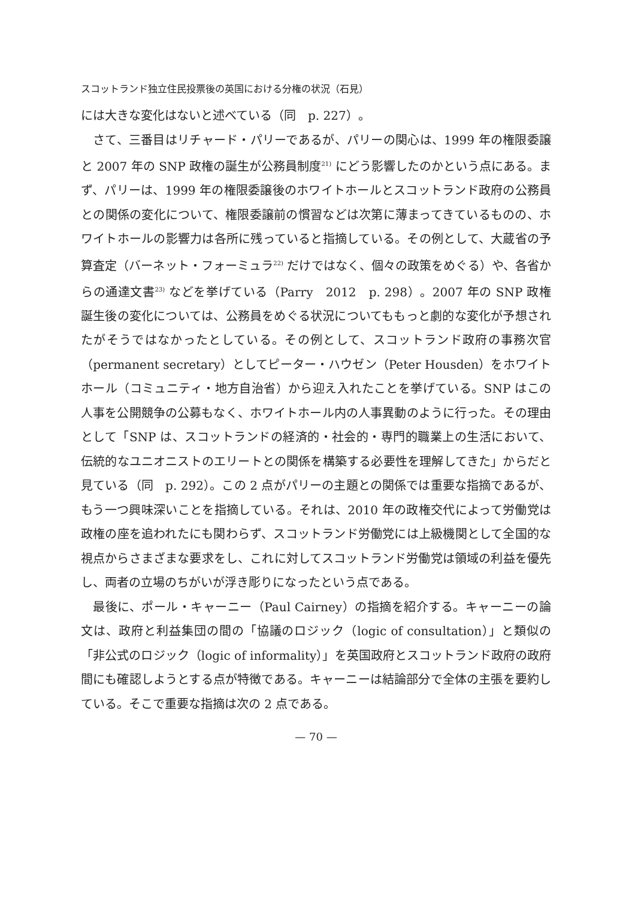スコットランド独立住民投票後の英国における分権の状況（石見）
には大きな変化はないと述べている（同　p. 227）。
さて、三番目はリチャード・パリーであるが、パリーの関心は、1999 年の権限委譲と 2007 年の SNP 政権の誕生が公務員制度<sup>21)</sup> にどう影響したのかという点にある。まず、パリーは、1999 年の権限委譲後のホワイトホールとスコットランド政府の公務員との関係の変化について、権限委譲前の慣習などは次第に薄まってきているものの、ホワイトホールの影響力は各所に残っていると指摘している。その例として、大蔵省の予算査定（バーネット・フォーミュラ<sup>22)</sup> だけではなく、個々の政策をめぐる）や、各省からの通達文書<sup>23)</sup> などを挙げている（Parry　2012　p. 298）。2007 年の SNP 政権誕生後の変化については、公務員をめぐる状況についてももっと劇的な変化が予想されたがそうではなかったとしている。その例として、スコットランド政府の事務次官（permanent secretary）としてピーター・ハウゼン（Peter Housden）をホワイトホール（コミュニティ・地方自治省）から迎え入れたことを挙げている。SNP はこの人事を公開競争の公募もなく、ホワイトホール内の人事異動のように行った。その理由として「SNP は、スコットランドの経済的・社会的・専門的職業上の生活において、伝統的なユニオニストのエリートとの関係を構築する必要性を理解してきた」からだと見ている（同　p. 292）。この 2 点がパリーの主題との関係では重要な指摘であるが、もう一つ興味深いことを指摘している。それは、2010 年の政権交代によって労働党は政権の座を追われたにも関わらず、スコットランド労働党には上級機関として全国的な視点からさまざまな要求をし、これに対してスコットランド労働党は領域の利益を優先し、両者の立場のちがいが浮き彫りになったという点である。
最後に、ポール・キャーニー（Paul Cairney）の指摘を紹介する。キャーニーの論文は、政府と利益集団の間の「協議のロジック（logic of consultation）」と類似の「非公式のロジック（logic of informality）」を英国政府とスコットランド政府の政府間にも確認しようとする点が特徴である。キャーニーは結論部分で全体の主張を要約している。そこで重要な指摘は次の 2 点である。
— 70 —